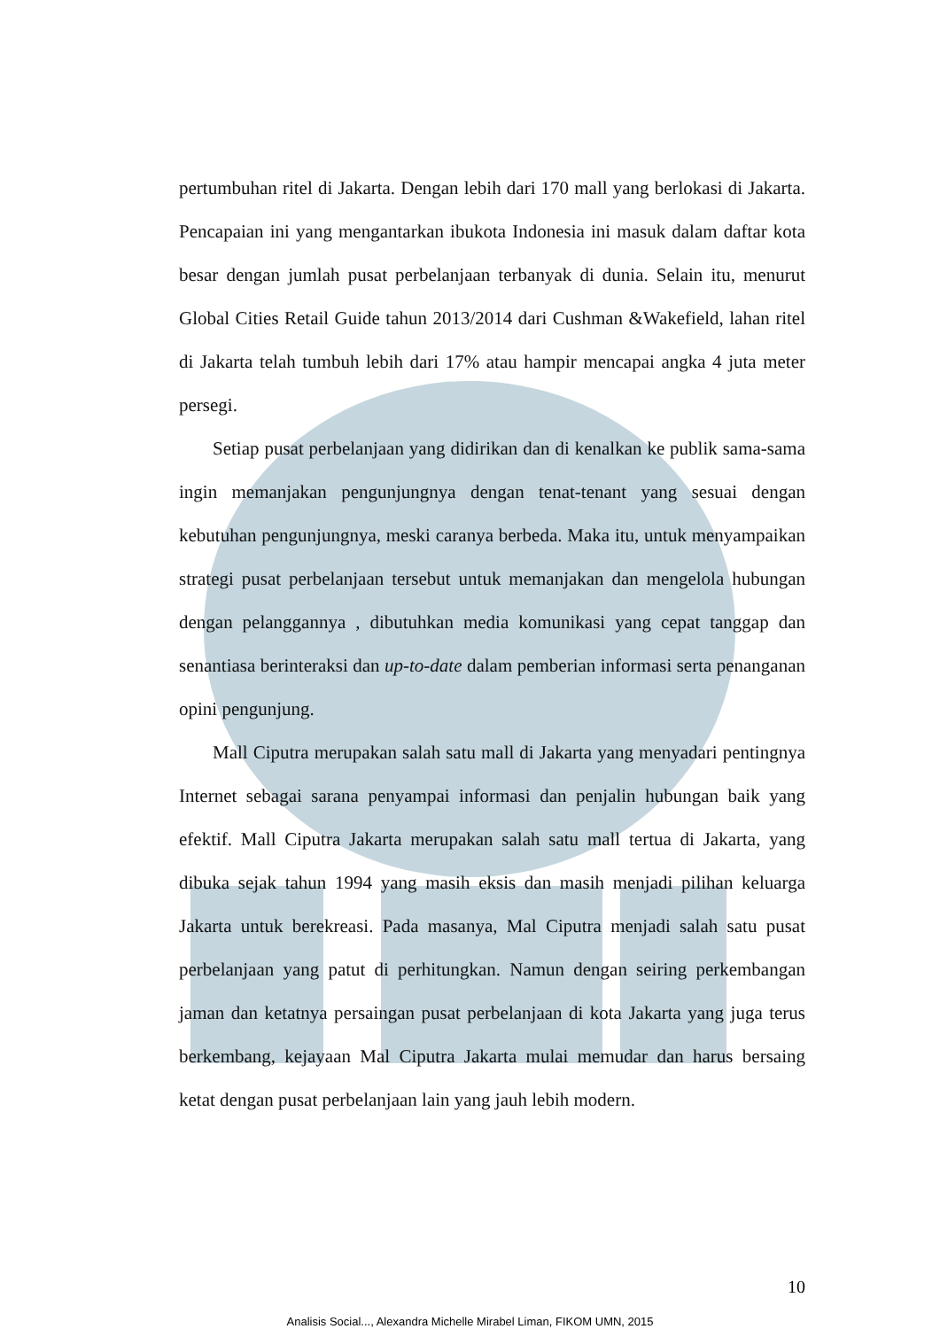pertumbuhan ritel di Jakarta. Dengan lebih dari 170 mall yang berlokasi di Jakarta. Pencapaian ini yang mengantarkan ibukota Indonesia ini masuk dalam daftar kota besar dengan jumlah pusat perbelanjaan terbanyak di dunia. Selain itu, menurut Global Cities Retail Guide tahun 2013/2014 dari Cushman &Wakefield, lahan ritel di Jakarta telah tumbuh lebih dari 17% atau hampir mencapai angka 4 juta meter persegi.
Setiap pusat perbelanjaan yang didirikan dan di kenalkan ke publik sama-sama ingin memanjakan pengunjungnya dengan tenat-tenant yang sesuai dengan kebutuhan pengunjungnya, meski caranya berbeda. Maka itu, untuk menyampaikan strategi pusat perbelanjaan tersebut untuk memanjakan dan mengelola hubungan dengan pelanggannya , dibutuhkan media komunikasi yang cepat tanggap dan senantiasa berinteraksi dan up-to-date dalam pemberian informasi serta penanganan opini pengunjung.
Mall Ciputra merupakan salah satu mall di Jakarta yang menyadari pentingnya Internet sebagai sarana penyampai informasi dan penjalin hubungan baik yang efektif. Mall Ciputra Jakarta merupakan salah satu mall tertua di Jakarta, yang dibuka sejak tahun 1994 yang masih eksis dan masih menjadi pilihan keluarga Jakarta untuk berekreasi. Pada masanya, Mal Ciputra menjadi salah satu pusat perbelanjaan yang patut di perhitungkan. Namun dengan seiring perkembangan jaman dan ketatnya persaingan pusat perbelanjaan di kota Jakarta yang juga terus berkembang, kejayaan Mal Ciputra Jakarta mulai memudar dan harus bersaing ketat dengan pusat perbelanjaan lain yang jauh lebih modern.
10
Analisis Social..., Alexandra Michelle Mirabel Liman, FIKOM UMN, 2015